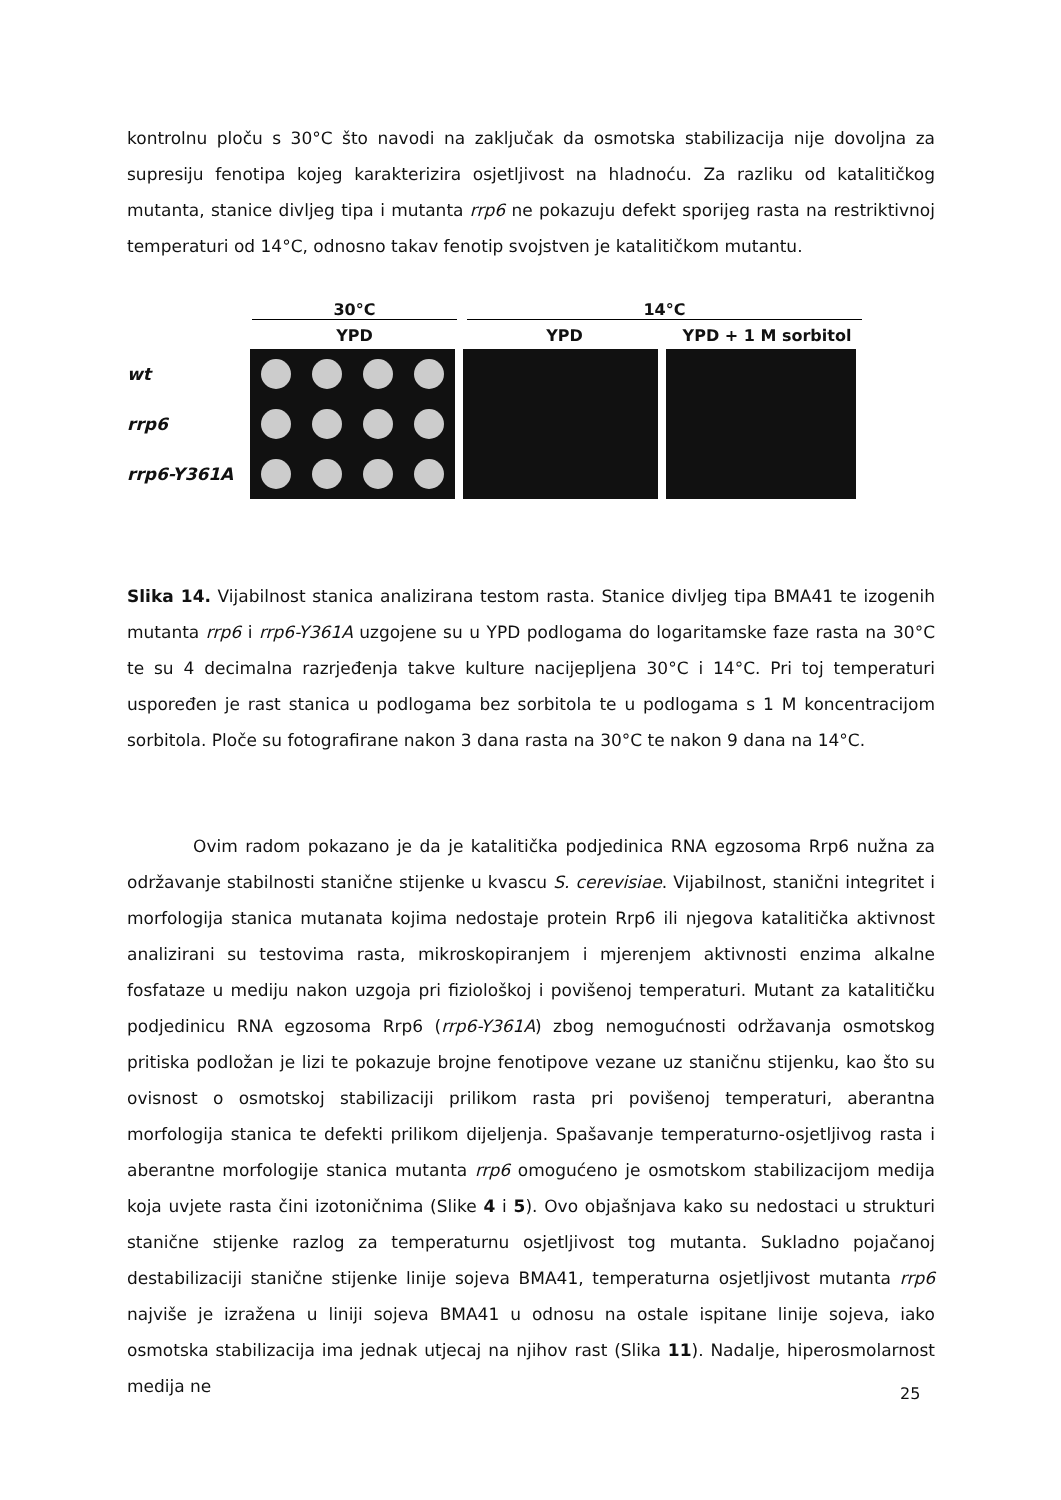kontrolnu ploču s 30°C što navodi na zaključak da osmotska stabilizacija nije dovoljna za supresiju fenotipa kojeg karakterizira osjetljivost na hladnoću. Za razliku od katalitičkog mutanta, stanice divljeg tipa i mutanta rrp6 ne pokazuju defekt sporijeg rasta na restriktivnoj temperaturi od 14°C, odnosno takav fenotip svojstven je katalitičkom mutantu.
30°C 14°C
YPD YPD YPD + 1 M sorbitol
wt
rrp6
rrp6-Y361A
Slika 14. Vijabilnost stanica analizirana testom rasta. Stanice divljeg tipa BMA41 te izogenih mutanta rrp6 i rrp6-Y361A uzgojene su u YPD podlogama do logaritamske faze rasta na 30°C te su 4 decimalna razrjeđenja takve kulture nacijepljena 30°C i 14°C. Pri toj temperaturi uspoređen je rast stanica u podlogama bez sorbitola te u podlogama s 1 M koncentracijom sorbitola. Ploče su fotografirane nakon 3 dana rasta na 30°C te nakon 9 dana na 14°C.
Ovim radom pokazano je da je katalitička podjedinica RNA egzosoma Rrp6 nužna za održavanje stabilnosti stanične stijenke u kvascu S. cerevisiae. Vijabilnost, stanični integritet i morfologija stanica mutanata kojima nedostaje protein Rrp6 ili njegova katalitička aktivnost analizirani su testovima rasta, mikroskopiranjem i mjerenjem aktivnosti enzima alkalne fosfataze u mediju nakon uzgoja pri fiziološkoj i povišenoj temperaturi. Mutant za katalitičku podjedinicu RNA egzosoma Rrp6 (rrp6-Y361A) zbog nemogućnosti održavanja osmotskog pritiska podložan je lizi te pokazuje brojne fenotipove vezane uz staničnu stijenku, kao što su ovisnost o osmotskoj stabilizaciji prilikom rasta pri povišenoj temperaturi, aberantna morfologija stanica te defekti prilikom dijeljenja. Spašavanje temperaturno-osjetljivog rasta i aberantne morfologije stanica mutanta rrp6 omogućeno je osmotskom stabilizacijom medija koja uvjete rasta čini izotoničnima (Slike 4 i 5). Ovo objašnjava kako su nedostaci u strukturi stanične stijenke razlog za temperaturnu osjetljivost tog mutanta. Sukladno pojačanoj destabilizaciji stanične stijenke linije sojeva BMA41, temperaturna osjetljivost mutanta rrp6 najviše je izražena u liniji sojeva BMA41 u odnosu na ostale ispitane linije sojeva, iako osmotska stabilizacija ima jednak utjecaj na njihov rast (Slika 11). Nadalje, hiperosmolarnost medija ne
25